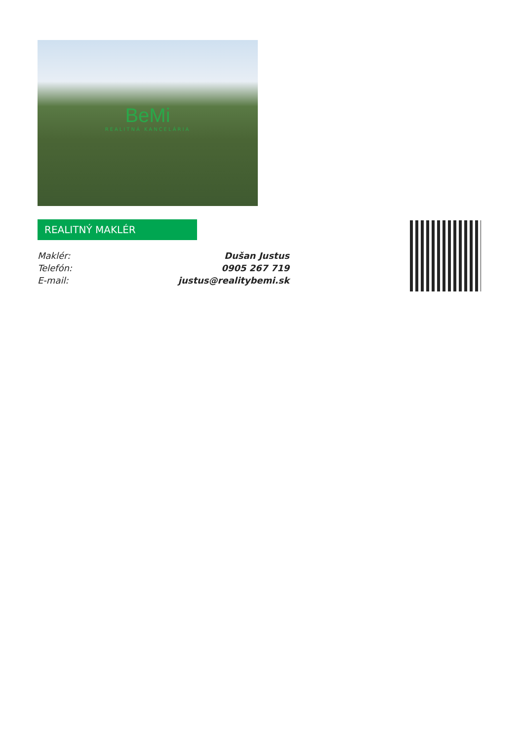BeMi
REALITNÁ KANCELÁRIA
REALITNÝ MAKLÉR
| Maklér: | Dušan Justus |
| Telefón: | 0905 267 719 |
| E-mail: | justus@realitybemi.sk |